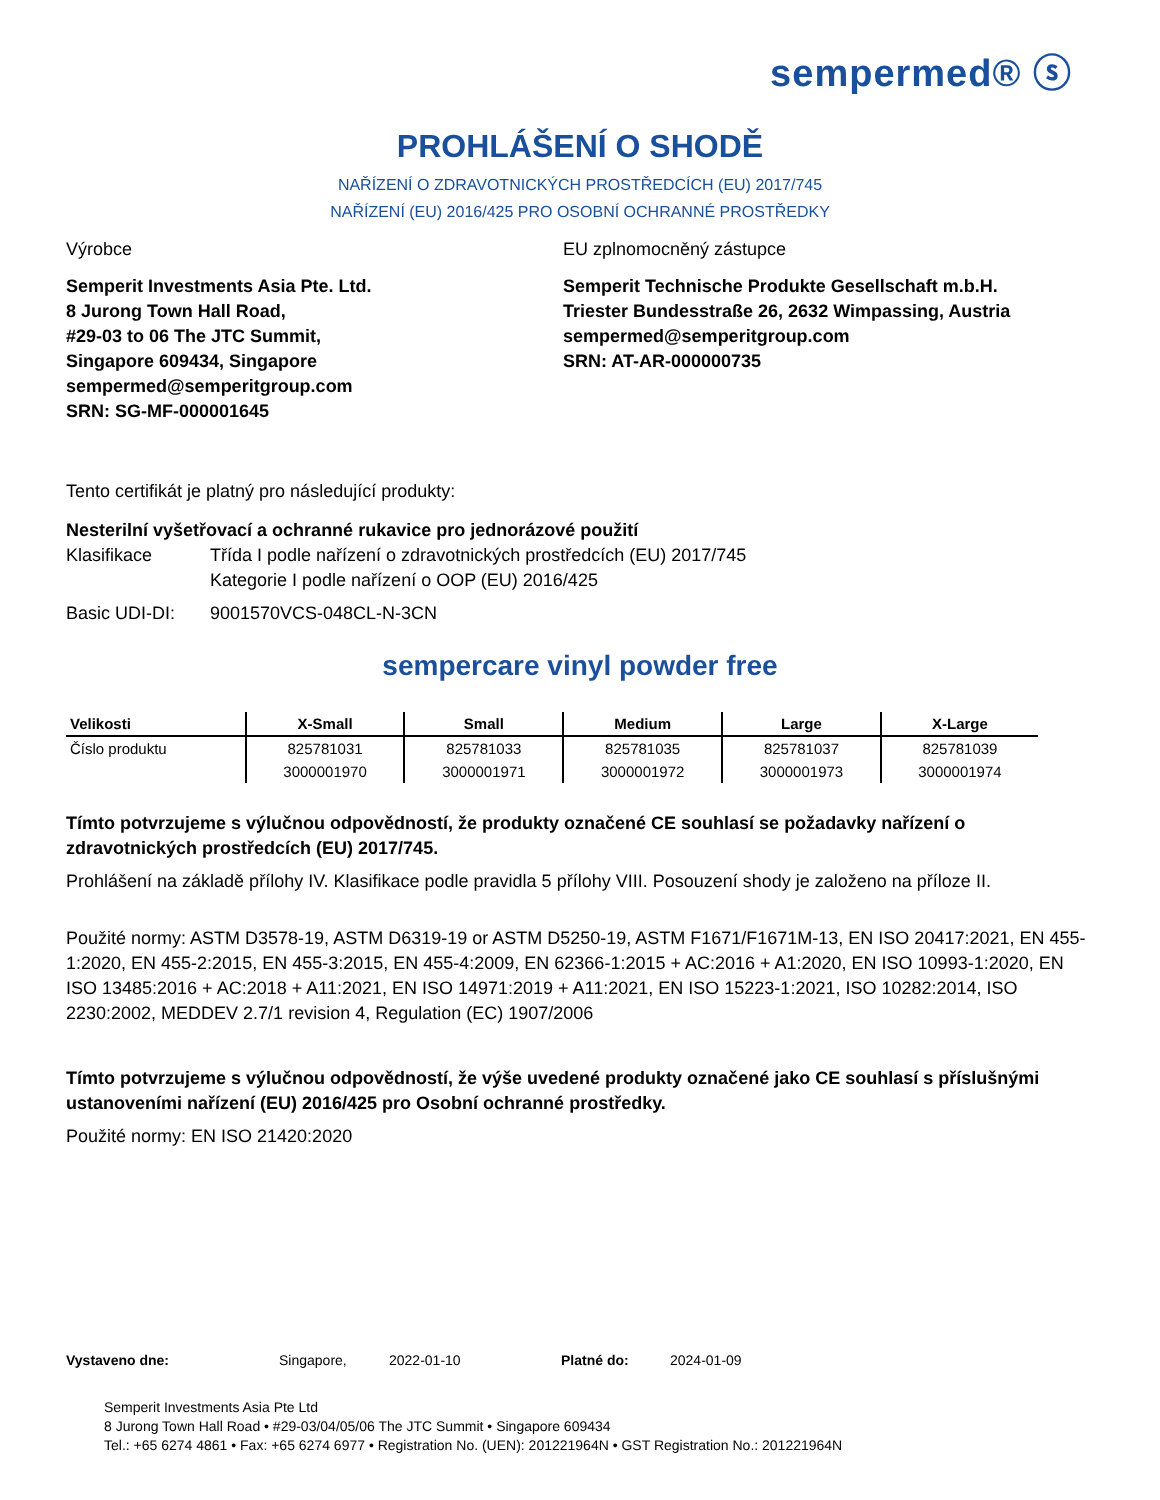sempermed® ⓢ
PROHLÁŠENÍ O SHODĚ
NAŘÍZENÍ O ZDRAVOTNICKÝCH PROSTŘEDCÍCH (EU) 2017/745
NAŘÍZENÍ (EU) 2016/425 PRO OSOBNÍ OCHRANNÉ PROSTŘEDKY
Výrobce
Semperit Investments Asia Pte. Ltd.
8 Jurong Town Hall Road,
#29-03 to 06 The JTC Summit,
Singapore 609434, Singapore
sempermed@semperitgroup.com
SRN: SG-MF-000001645
EU zplnomocněný zástupce
Semperit Technische Produkte Gesellschaft m.b.H.
Triester Bundesstraße 26, 2632 Wimpassing, Austria
sempermed@semperitgroup.com
SRN: AT-AR-000000735
Tento certifikát je platný pro následující produkty:
Nesterilní vyšetřovací a ochranné rukavice pro jednorázové použití
Klasifikace Třída I podle nařízení o zdravotnických prostředcích (EU) 2017/745
Kategorie I podle nařízení o OOP (EU) 2016/425
Basic UDI-DI: 9001570VCS-048CL-N-3CN
sempercare vinyl powder free
| Velikosti | X-Small | Small | Medium | Large | X-Large |
| --- | --- | --- | --- | --- | --- |
| Číslo produktu | 825781031 | 825781033 | 825781035 | 825781037 | 825781039 |
| | 3000001970 | 3000001971 | 3000001972 | 3000001973 | 3000001974 |
Tímto potvrzujeme s výlučnou odpovědností, že produkty označené CE souhlasí se požadavky nařízení o zdravotnických prostředcích (EU) 2017/745.
Prohlášení na základě přílohy IV. Klasifikace podle pravidla 5 přílohy VIII. Posouzení shody je založeno na příloze II.
Použité normy: ASTM D3578-19, ASTM D6319-19 or ASTM D5250-19, ASTM F1671/F1671M-13, EN ISO 20417:2021, EN 455-1:2020, EN 455-2:2015, EN 455-3:2015, EN 455-4:2009, EN 62366-1:2015 + AC:2016 + A1:2020, EN ISO 10993-1:2020, EN ISO 13485:2016 + AC:2018 + A11:2021, EN ISO 14971:2019 + A11:2021, EN ISO 15223-1:2021, ISO 10282:2014, ISO 2230:2002, MEDDEV 2.7/1 revision 4, Regulation (EC) 1907/2006
Tímto potvrzujeme s výlučnou odpovědností, že výše uvedené produkty označené jako CE souhlasí s příslušnými ustanoveními nařízení (EU) 2016/425 pro Osobní ochranné prostředky.
Použité normy: EN ISO 21420:2020
Vystaveno dne: Singapore, 2022-01-10 Platné do: 2024-01-09
Semperit Investments Asia Pte Ltd
8 Jurong Town Hall Road • #29-03/04/05/06 The JTC Summit • Singapore 609434
Tel.: +65 6274 4861 • Fax: +65 6274 6977 • Registration No. (UEN): 201221964N • GST Registration No.: 201221964N